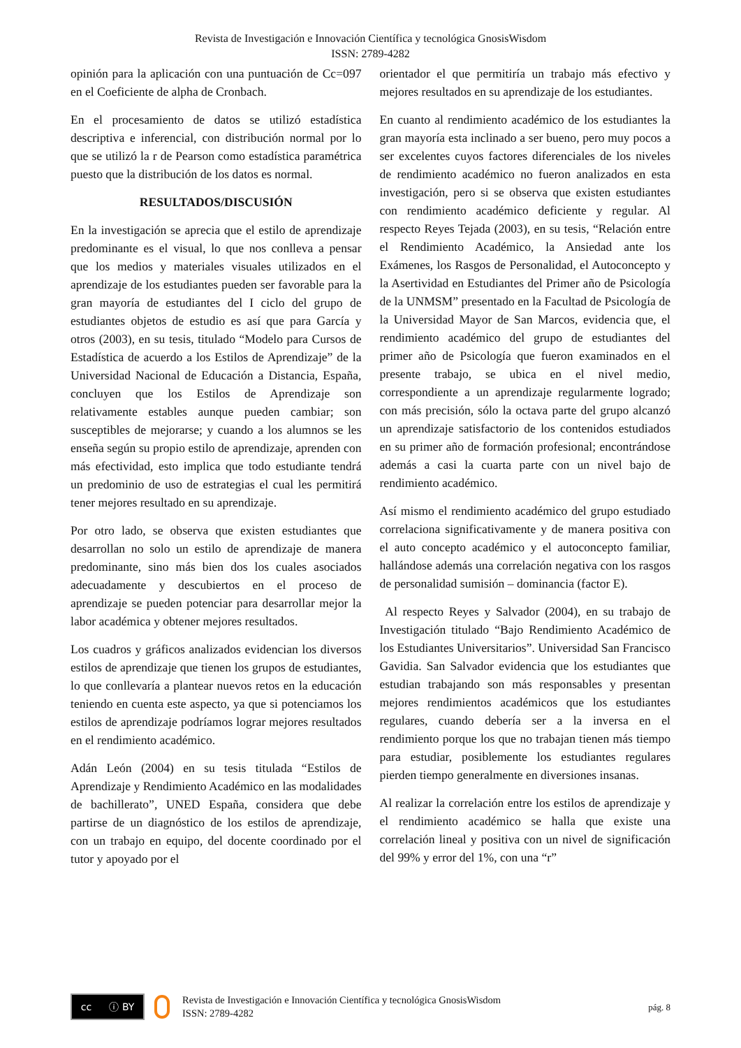Revista de Investigación e Innovación Científica y tecnológica GnosisWisdom
ISSN: 2789-4282
opinión para la aplicación con una puntuación de Cc=097 en el Coeficiente de alpha de Cronbach.
En el procesamiento de datos se utilizó estadística descriptiva e inferencial, con distribución normal por lo que se utilizó la r de Pearson como estadística paramétrica puesto que la distribución de los datos es normal.
RESULTADOS/DISCUSIÓN
En la investigación se aprecia que el estilo de aprendizaje predominante es el visual, lo que nos conlleva a pensar que los medios y materiales visuales utilizados en el aprendizaje de los estudiantes pueden ser favorable para la gran mayoría de estudiantes del I ciclo del grupo de estudiantes objetos de estudio es así que para García y otros (2003), en su tesis, titulado “Modelo para Cursos de Estadística de acuerdo a los Estilos de Aprendizaje” de la Universidad Nacional de Educación a Distancia, España, concluyen que los Estilos de Aprendizaje son relativamente estables aunque pueden cambiar; son susceptibles de mejorarse; y cuando a los alumnos se les enseña según su propio estilo de aprendizaje, aprenden con más efectividad, esto implica que todo estudiante tendrá un predominio de uso de estrategias el cual les permitirá tener mejores resultado en su aprendizaje.
Por otro lado, se observa que existen estudiantes que desarrollan no solo un estilo de aprendizaje de manera predominante, sino más bien dos los cuales asociados adecuadamente y descubiertos en el proceso de aprendizaje se pueden potenciar para desarrollar mejor la labor académica y obtener mejores resultados.
Los cuadros y gráficos analizados evidencian los diversos estilos de aprendizaje que tienen los grupos de estudiantes, lo que conllevaría a plantear nuevos retos en la educación teniendo en cuenta este aspecto, ya que si potenciamos los estilos de aprendizaje podríamos lograr mejores resultados en el rendimiento académico.
Adán León (2004) en su tesis titulada “Estilos de Aprendizaje y Rendimiento Académico en las modalidades de bachillerato”, UNED España, considera que debe partirse de un diagnóstico de los estilos de aprendizaje, con un trabajo en equipo, del docente coordinado por el tutor y apoyado por el
orientador el que permitiría un trabajo más efectivo y mejores resultados en su aprendizaje de los estudiantes.
En cuanto al rendimiento académico de los estudiantes la gran mayoría esta inclinado a ser bueno, pero muy pocos a ser excelentes cuyos factores diferenciales de los niveles de rendimiento académico no fueron analizados en esta investigación, pero si se observa que existen estudiantes con rendimiento académico deficiente y regular. Al respecto Reyes Tejada (2003), en su tesis, “Relación entre el Rendimiento Académico, la Ansiedad ante los Exámenes, los Rasgos de Personalidad, el Autoconcepto y la Asertividad en Estudiantes del Primer año de Psicología de la UNMSM” presentado en la Facultad de Psicología de la Universidad Mayor de San Marcos, evidencia que, el rendimiento académico del grupo de estudiantes del primer año de Psicología que fueron examinados en el presente trabajo, se ubica en el nivel medio, correspondiente a un aprendizaje regularmente logrado; con más precisión, sólo la octava parte del grupo alcanzó un aprendizaje satisfactorio de los contenidos estudiados en su primer año de formación profesional; encontrándose además a casi la cuarta parte con un nivel bajo de rendimiento académico.
Así mismo el rendimiento académico del grupo estudiado correlaciona significativamente y de manera positiva con el auto concepto académico y el autoconcepto familiar, hallándose además una correlación negativa con los rasgos de personalidad sumisión – dominancia (factor E).
Al respecto Reyes y Salvador (2004), en su trabajo de Investigación titulado “Bajo Rendimiento Académico de los Estudiantes Universitarios”. Universidad San Francisco Gavidia. San Salvador evidencia que los estudiantes que estudian trabajando son más responsables y presentan mejores rendimientos académicos que los estudiantes regulares, cuando debería ser a la inversa en el rendimiento porque los que no trabajan tienen más tiempo para estudiar, posiblemente los estudiantes regulares pierden tiempo generalmente en diversiones insanas.
Al realizar la correlación entre los estilos de aprendizaje y el rendimiento académico se halla que existe una correlación lineal y positiva con un nivel de significación del 99% y error del 1%, con una “r”
cc ⓘ BY
Revista de Investigación e Innovación Científica y tecnológica GnosisWisdom
ISSN: 2789-4282
pág. 8